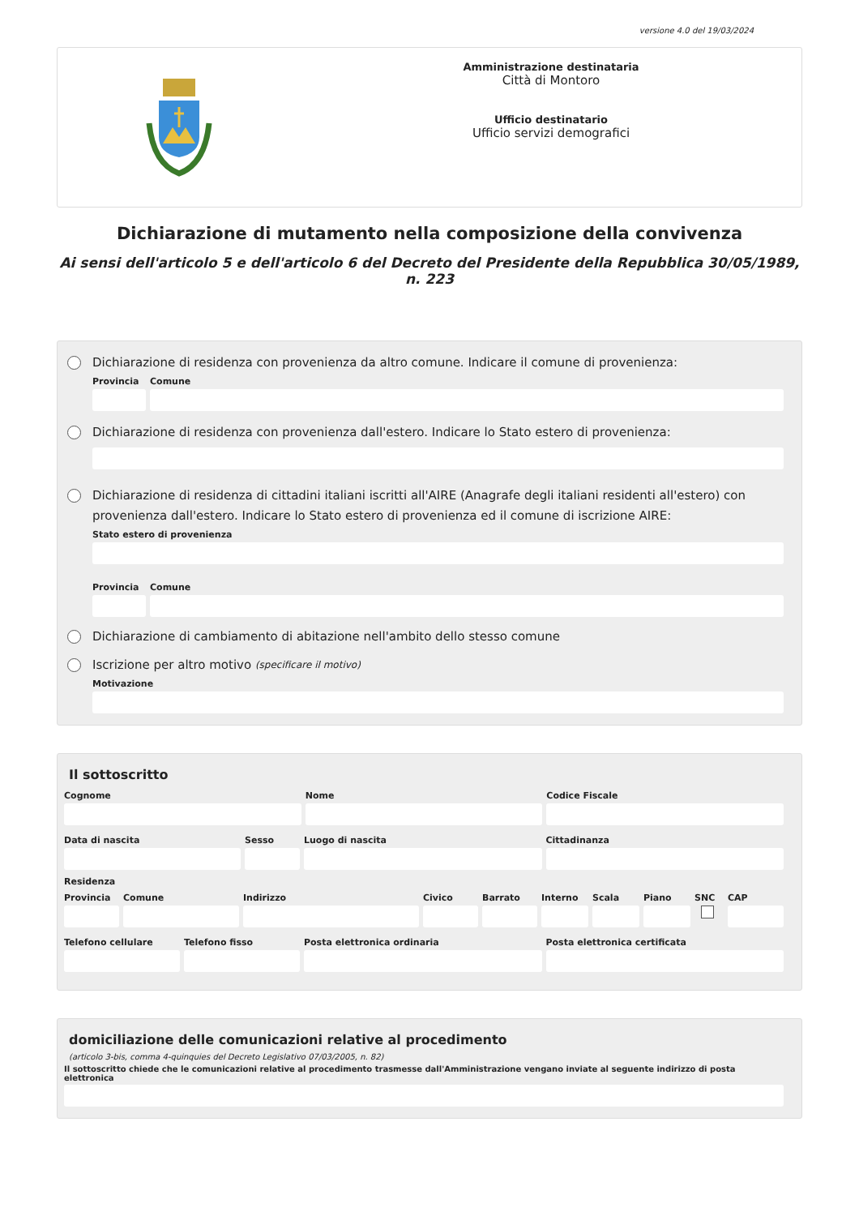versione 4.0 del 19/03/2024
Amministrazione destinataria
Città di Montoro
Ufficio destinatario
Ufficio servizi demografici
Dichiarazione di mutamento nella composizione della convivenza
Ai sensi dell'articolo 5 e dell'articolo 6 del Decreto del Presidente della Repubblica 30/05/1989, n. 223
Dichiarazione di residenza con provenienza da altro comune. Indicare il comune di provenienza:
Provincia
Comune
Dichiarazione di residenza con provenienza dall'estero. Indicare lo Stato estero di provenienza:
Dichiarazione di residenza di cittadini italiani iscritti all'AIRE (Anagrafe degli italiani residenti all'estero) con provenienza dall'estero. Indicare lo Stato estero di provenienza ed il comune di iscrizione AIRE:
Stato estero di provenienza
Provincia
Comune
Dichiarazione di cambiamento di abitazione nell'ambito dello stesso comune
Iscrizione per altro motivo (specificare il motivo)
Motivazione
Il sottoscritto
Cognome Nome Codice Fiscale
Data di nascita Sesso Luogo di nascita Cittadinanza
Residenza
Provincia
Comune Indirizzo Civico Barrato Interno
Scala Piano SNC CAP
Telefono cellulare
Telefono fisso Posta elettronica ordinaria Posta elettronica certificata
domiciliazione delle comunicazioni relative al procedimento
(articolo 3-bis, comma 4-quinquies del Decreto Legislativo 07/03/2005, n. 82)
Il sottoscritto chiede che le comunicazioni relative al procedimento trasmesse dall'Amministrazione vengano inviate al seguente indirizzo di posta elettronica